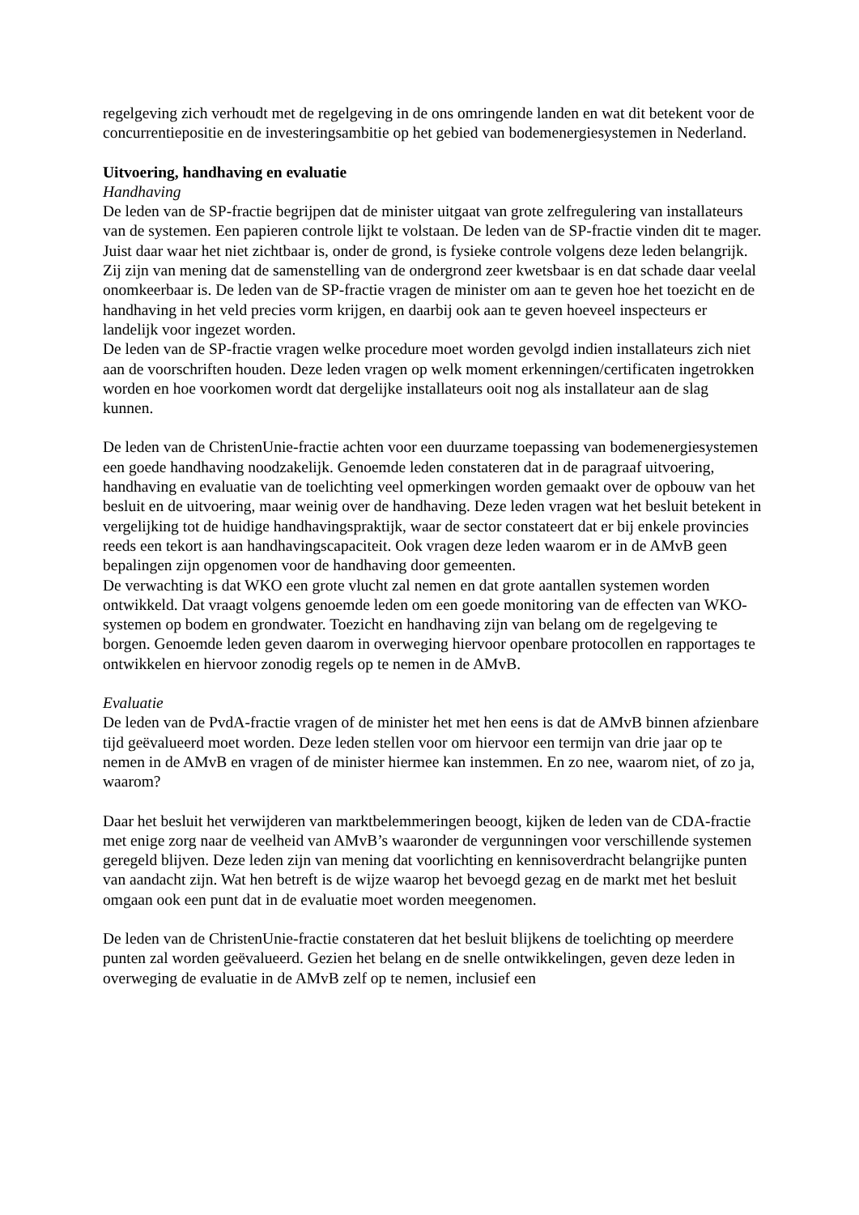regelgeving zich verhoudt met de regelgeving in de ons omringende landen en wat dit betekent voor de concurrentiepositie en de investeringsambitie op het gebied van bodemenergiesystemen in Nederland.
Uitvoering, handhaving en evaluatie
Handhaving
De leden van de SP-fractie begrijpen dat de minister uitgaat van grote zelfregulering van installateurs van de systemen. Een papieren controle lijkt te volstaan. De leden van de SP-fractie vinden dit te mager. Juist daar waar het niet zichtbaar is, onder de grond, is fysieke controle volgens deze leden belangrijk. Zij zijn van mening dat de samenstelling van de ondergrond zeer kwetsbaar is en dat schade daar veelal onomkeerbaar is. De leden van de SP-fractie vragen de minister om aan te geven hoe het toezicht en de handhaving in het veld precies vorm krijgen, en daarbij ook aan te geven hoeveel inspecteurs er landelijk voor ingezet worden.
De leden van de SP-fractie vragen welke procedure moet worden gevolgd indien installateurs zich niet aan de voorschriften houden. Deze leden vragen op welk moment erkenningen/certificaten ingetrokken worden en hoe voorkomen wordt dat dergelijke installateurs ooit nog als installateur aan de slag kunnen.
De leden van de ChristenUnie-fractie achten voor een duurzame toepassing van bodemenergiesystemen een goede handhaving noodzakelijk. Genoemde leden constateren dat in de paragraaf uitvoering, handhaving en evaluatie van de toelichting veel opmerkingen worden gemaakt over de opbouw van het besluit en de uitvoering, maar weinig over de handhaving. Deze leden vragen wat het besluit betekent in vergelijking tot de huidige handhavingspraktijk, waar de sector constateert dat er bij enkele provincies reeds een tekort is aan handhavingscapaciteit. Ook vragen deze leden waarom er in de AMvB geen bepalingen zijn opgenomen voor de handhaving door gemeenten.
De verwachting is dat WKO een grote vlucht zal nemen en dat grote aantallen systemen worden ontwikkeld. Dat vraagt volgens genoemde leden om een goede monitoring van de effecten van WKO-systemen op bodem en grondwater. Toezicht en handhaving zijn van belang om de regelgeving te borgen. Genoemde leden geven daarom in overweging hiervoor openbare protocollen en rapportages te ontwikkelen en hiervoor zonodig regels op te nemen in de AMvB.
Evaluatie
De leden van de PvdA-fractie vragen of de minister het met hen eens is dat de AMvB binnen afzienbare tijd geëvalueerd moet worden. Deze leden stellen voor om hiervoor een termijn van drie jaar op te nemen in de AMvB en vragen of de minister hiermee kan instemmen. En zo nee, waarom niet, of zo ja, waarom?
Daar het besluit het verwijderen van marktbelemmeringen beoogt, kijken de leden van de CDA-fractie met enige zorg naar de veelheid van AMvB’s waaronder de vergunningen voor verschillende systemen geregeld blijven. Deze leden zijn van mening dat voorlichting en kennisoverdracht belangrijke punten van aandacht zijn. Wat hen betreft is de wijze waarop het bevoegd gezag en de markt met het besluit omgaan ook een punt dat in de evaluatie moet worden meegenomen.
De leden van de ChristenUnie-fractie constateren dat het besluit blijkens de toelichting op meerdere punten zal worden geëvalueerd. Gezien het belang en de snelle ontwikkelingen, geven deze leden in overweging de evaluatie in de AMvB zelf op te nemen, inclusief een